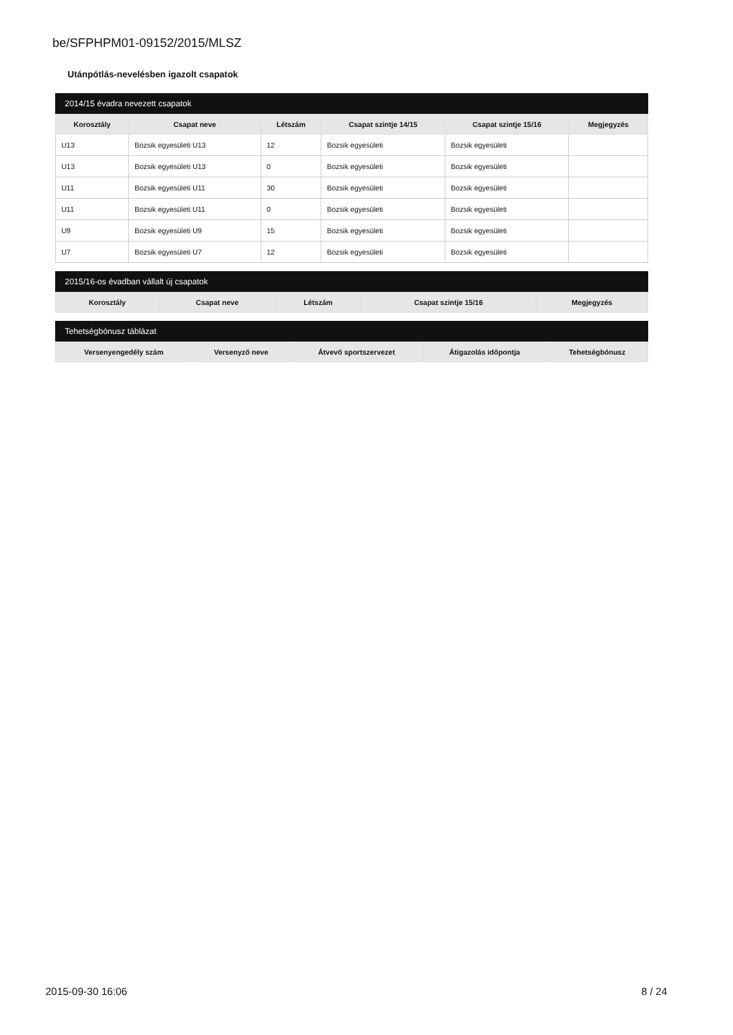be/SFPHPM01-09152/2015/MLSZ
Utánpótlás-nevelésben igazolt csapatok
2014/15 évadra nevezett csapatok
| Korosztály | Csapat neve | Létszám | Csapat szintje 14/15 | Csapat szintje 15/16 | Megjegyzés |
| --- | --- | --- | --- | --- | --- |
| U13 | Bozsik egyesületi U13 | 12 | Bozsik egyesületi | Bozsik egyesületi | |
| U13 | Bozsik egyesületi U13 | 0 | Bozsik egyesületi | Bozsik egyesületi | |
| U11 | Bozsik egyesületi U11 | 30 | Bozsik egyesületi | Bozsik egyesületi | |
| U11 | Bozsik egyesületi U11 | 0 | Bozsik egyesületi | Bozsik egyesületi | |
| U9 | Bozsik egyesületi U9 | 15 | Bozsik egyesületi | Bozsik egyesületi | |
| U7 | Bozsik egyesületi U7 | 12 | Bozsik egyesületi | Bozsik egyesületi | |
2015/16-os évadban vállalt új csapatok
| Korosztály | Csapat neve | Létszám | Csapat szintje 15/16 | Megjegyzés |
| --- | --- | --- | --- | --- |
Tehetségbónusz táblázat
| Versenyengedély szám | Versenyző neve | Átvevő sportszervezet | Átigazolás időpontja | Tehetségbónusz |
| --- | --- | --- | --- | --- |
2015-09-30 16:06 8 / 24